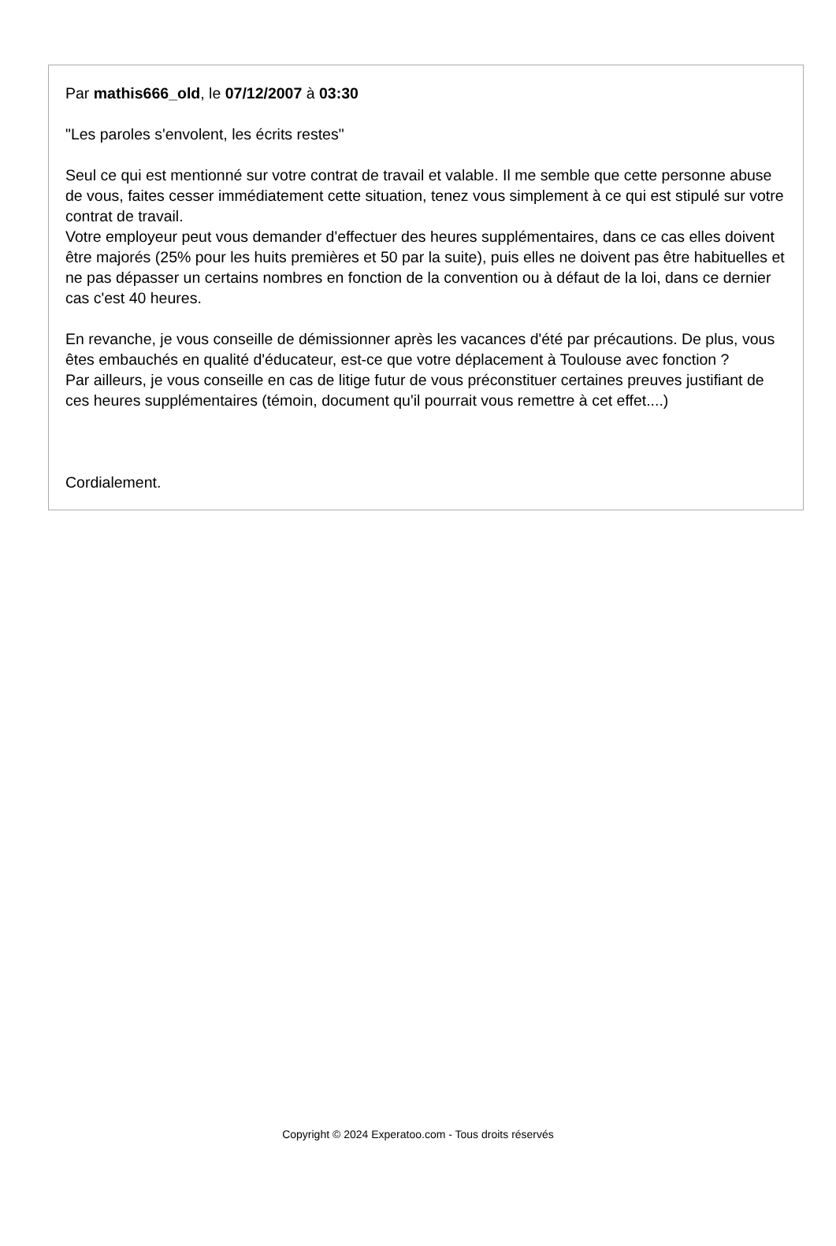Par mathis666_old, le 07/12/2007 à 03:30
"Les paroles s'envolent, les écrits restes"
Seul ce qui est mentionné sur votre contrat de travail et valable. Il me semble que cette personne abuse de vous, faites cesser immédiatement cette situation, tenez vous simplement à ce qui est stipulé sur votre contrat de travail.
Votre employeur peut vous demander d'effectuer des heures supplémentaires, dans ce cas elles doivent être majorés (25% pour les huits premières et 50 par la suite), puis elles ne doivent pas être habituelles et ne pas dépasser un certains nombres en fonction de la convention ou à défaut de la loi, dans ce dernier cas c'est 40 heures.
En revanche, je vous conseille de démissionner après les vacances d'été par précautions. De plus, vous êtes embauchés en qualité d'éducateur, est-ce que votre déplacement à Toulouse avec fonction ?
Par ailleurs, je vous conseille en cas de litige futur de vous préconstituer certaines preuves justifiant de ces heures supplémentaires (témoin, document qu'il pourrait vous remettre à cet effet....)
Cordialement.
Copyright © 2024 Experatoo.com - Tous droits réservés